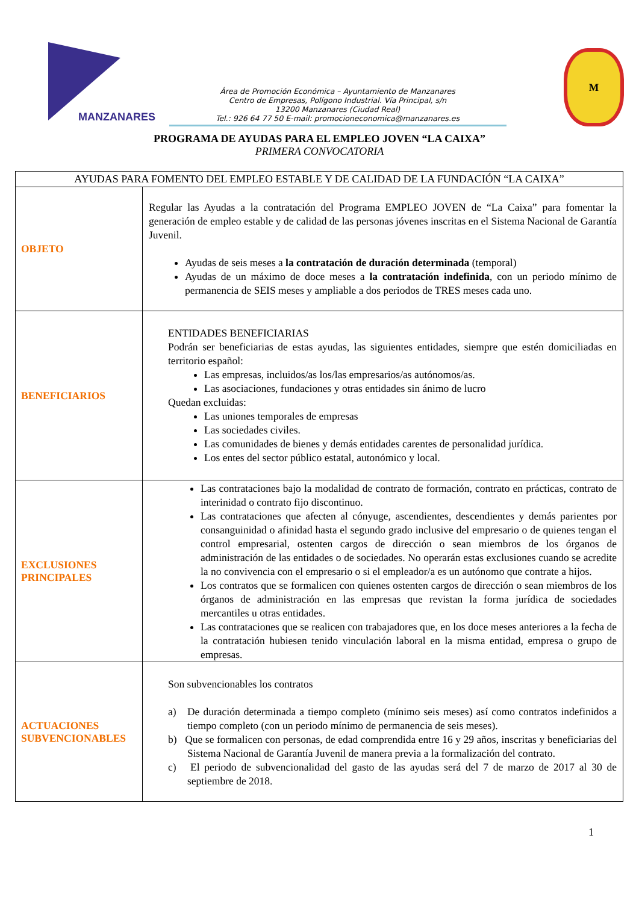MANZANARES
Área de Promoción Económica – Ayuntamiento de Manzanares
Centro de Empresas, Polígono Industrial. Vía Principal, s/n
13200 Manzanares (Ciudad Real)
Tel.: 926 64 77 50 E-mail: promocioneconomica@manzanares.es
M
PROGRAMA DE AYUDAS PARA EL EMPLEO JOVEN “LA CAIXA”
PRIMERA CONVOCATORIA
| AYUDAS PARA FOMENTO DEL EMPLEO ESTABLE Y DE CALIDAD DE LA FUNDACIÓN “LA CAIXA” | |
| --- | --- |
| OBJETO | Regular las Ayudas a la contratación del Programa EMPLEO JOVEN de “La Caixa” para fomentar la generación de empleo estable y de calidad de las personas jóvenes inscritas en el Sistema Nacional de Garantía Juvenil. Ayudas de seis meses a la contratación de duración determinada (temporal) Ayudas de un máximo de doce meses a la contratación indefinida , con un periodo mínimo de permanencia de SEIS meses y ampliable a dos periodos de TRES meses cada uno. |
| BENEFICIARIOS | ENTIDADES BENEFICIARIAS Podrán ser beneficiarias de estas ayudas, las siguientes entidades, siempre que estén domiciliadas en territorio español: Las empresas, incluidos/as los/las empresarios/as autónomos/as. Las asociaciones, fundaciones y otras entidades sin ánimo de lucro Quedan excluidas: Las uniones temporales de empresas Las sociedades civiles. Las comunidades de bienes y demás entidades carentes de personalidad jurídica. Los entes del sector público estatal, autonómico y local. |
| EXCLUSIONES PRINCIPALES | Las contrataciones bajo la modalidad de contrato de formación, contrato en prácticas, contrato de interinidad o contrato fijo discontinuo. Las contrataciones que afecten al cónyuge, ascendientes, descendientes y demás parientes por consanguinidad o afinidad hasta el segundo grado inclusive del empresario o de quienes tengan el control empresarial, ostenten cargos de dirección o sean miembros de los órganos de administración de las entidades o de sociedades. No operarán estas exclusiones cuando se acredite la no convivencia con el empresario o si el empleador/a es un autónomo que contrate a hijos. Los contratos que se formalicen con quienes ostenten cargos de dirección o sean miembros de los órganos de administración en las empresas que revistan la forma jurídica de sociedades mercantiles u otras entidades. Las contrataciones que se realicen con trabajadores que, en los doce meses anteriores a la fecha de la contratación hubiesen tenido vinculación laboral en la misma entidad, empresa o grupo de empresas. |
| ACTUACIONES SUBVENCIONABLES | Son subvencionables los contratos a) De duración determinada a tiempo completo (mínimo seis meses) así como contratos indefinidos a tiempo completo (con un periodo mínimo de permanencia de seis meses). b) Que se formalicen con personas, de edad comprendida entre 16 y 29 años, inscritas y beneficiarias del Sistema Nacional de Garantía Juvenil de manera previa a la formalización del contrato. c) El periodo de subvencionalidad del gasto de las ayudas será del 7 de marzo de 2017 al 30 de septiembre de 2018. |
1